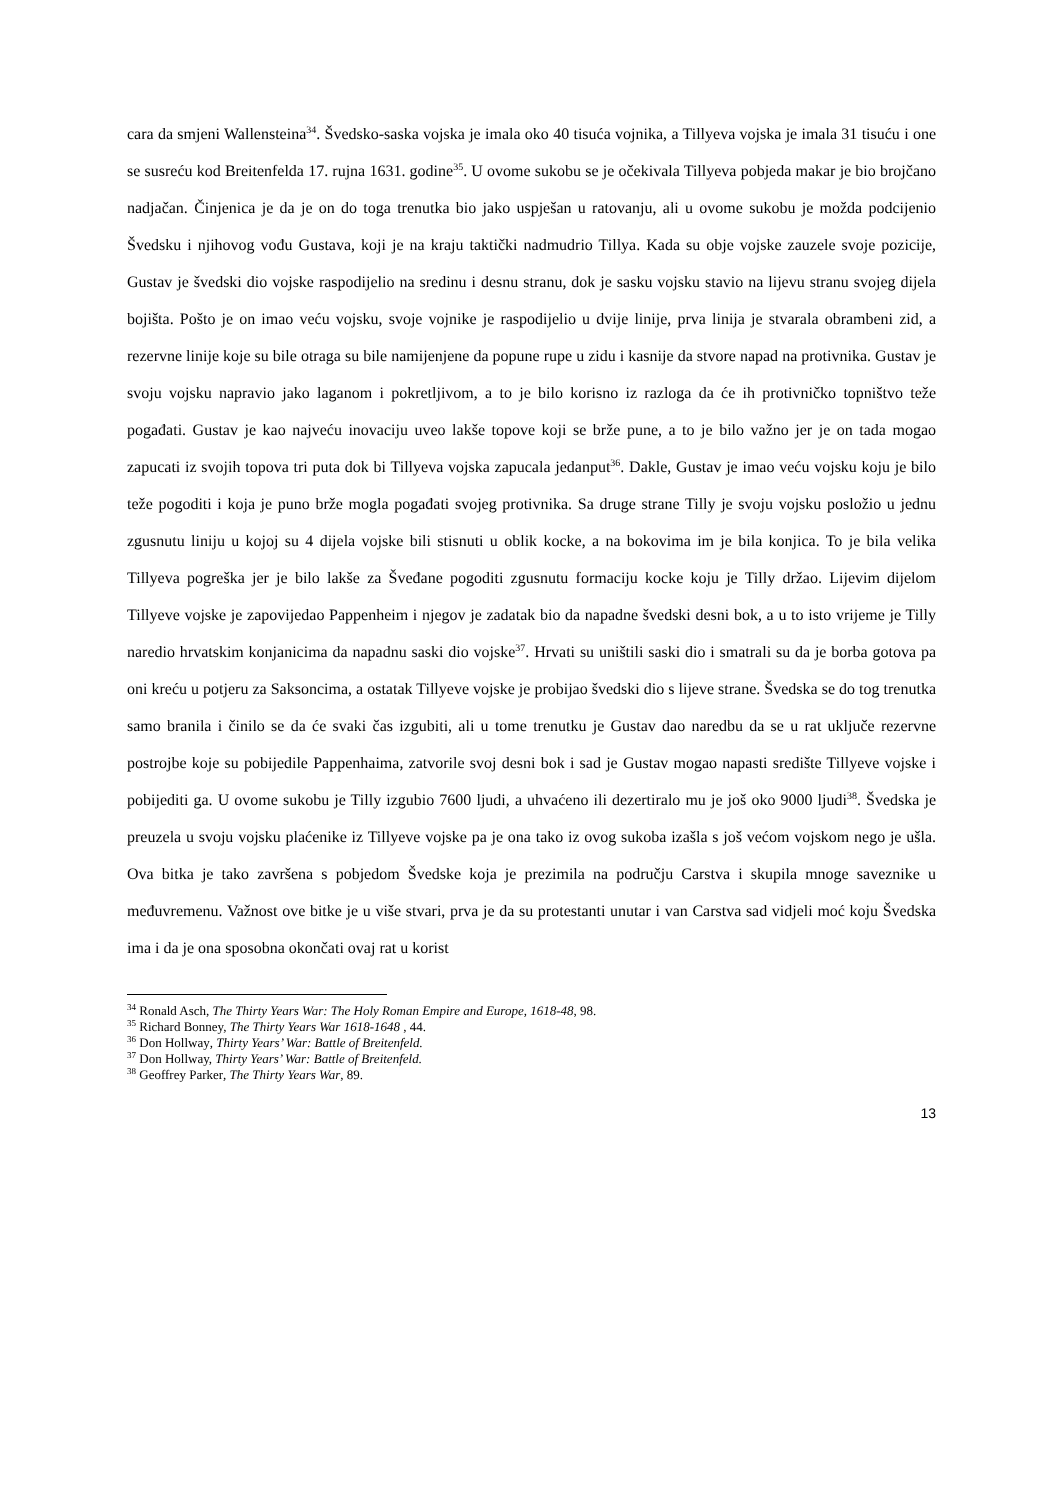cara da smjeni Wallensteina<sup>34</sup>. Švedsko-saska vojska je imala oko 40 tisuća vojnika, a Tillyeva vojska je imala 31 tisuću i one se susreću kod Breitenfelda 17. rujna 1631. godine<sup>35</sup>. U ovome sukobu se je očekivala Tillyeva pobjeda makar je bio brojčano nadjačan. Činjenica je da je on do toga trenutka bio jako uspješan u ratovanju, ali u ovome sukobu je možda podcijenio Švedsku i njihovog vođu Gustava, koji je na kraju taktički nadmudrio Tillya. Kada su obje vojske zauzele svoje pozicije, Gustav je švedski dio vojske raspodijelio na sredinu i desnu stranu, dok je sasku vojsku stavio na lijevu stranu svojeg dijela bojišta. Pošto je on imao veću vojsku, svoje vojnike je raspodijelio u dvije linije, prva linija je stvarala obrambeni zid, a rezervne linije koje su bile otraga su bile namijenjene da popune rupe u zidu i kasnije da stvore napad na protivnika. Gustav je svoju vojsku napravio jako laganom i pokretljivom, a to je bilo korisno iz razloga da će ih protivničko topništvo teže pogađati. Gustav je kao najveću inovaciju uveo lakše topove koji se brže pune, a to je bilo važno jer je on tada mogao zapucati iz svojih topova tri puta dok bi Tillyeva vojska zapucala jedanput<sup>36</sup>. Dakle, Gustav je imao veću vojsku koju je bilo teže pogoditi i koja je puno brže mogla pogađati svojeg protivnika. Sa druge strane Tilly je svoju vojsku posložio u jednu zgusnutu liniju u kojoj su 4 dijela vojske bili stisnuti u oblik kocke, a na bokovima im je bila konjica. To je bila velika Tillyeva pogreška jer je bilo lakše za Šveđane pogoditi zgusnutu formaciju kocke koju je Tilly držao. Lijevim dijelom Tillyeve vojske je zapovijedao Pappenheim i njegov je zadatak bio da napadne švedski desni bok, a u to isto vrijeme je Tilly naredio hrvatskim konjanicima da napadnu saski dio vojske<sup>37</sup>. Hrvati su uništili saski dio i smatrali su da je borba gotova pa oni kreću u potjeru za Saksoncima, a ostatak Tillyeve vojske je probijao švedski dio s lijeve strane. Švedska se do tog trenutka samo branila i činilo se da će svaki čas izgubiti, ali u tome trenutku je Gustav dao naredbu da se u rat uključe rezervne postrojbe koje su pobijedile Pappenhaima, zatvorile svoj desni bok i sad je Gustav mogao napasti središte Tillyeve vojske i pobijediti ga. U ovome sukobu je Tilly izgubio 7600 ljudi, a uhvaćeno ili dezertiralo mu je još oko 9000 ljudi<sup>38</sup>. Švedska je preuzela u svoju vojsku plaćenike iz Tillyeve vojske pa je ona tako iz ovog sukoba izašla s još većom vojskom nego je ušla. Ova bitka je tako završena s pobjedom Švedske koja je prezimila na području Carstva i skupila mnoge saveznike u međuvremenu. Važnost ove bitke je u više stvari, prva je da su protestanti unutar i van Carstva sad vidjeli moć koju Švedska ima i da je ona sposobna okončati ovaj rat u korist
<sup>34</sup> Ronald Asch, The Thirty Years War: The Holy Roman Empire and Europe, 1618-48, 98.
<sup>35</sup> Richard Bonney, The Thirty Years War 1618-1648 , 44.
<sup>36</sup> Don Hollway, Thirty Years’ War: Battle of Breitenfeld.
<sup>37</sup> Don Hollway, Thirty Years’ War: Battle of Breitenfeld.
<sup>38</sup> Geoffrey Parker, The Thirty Years War, 89.
13